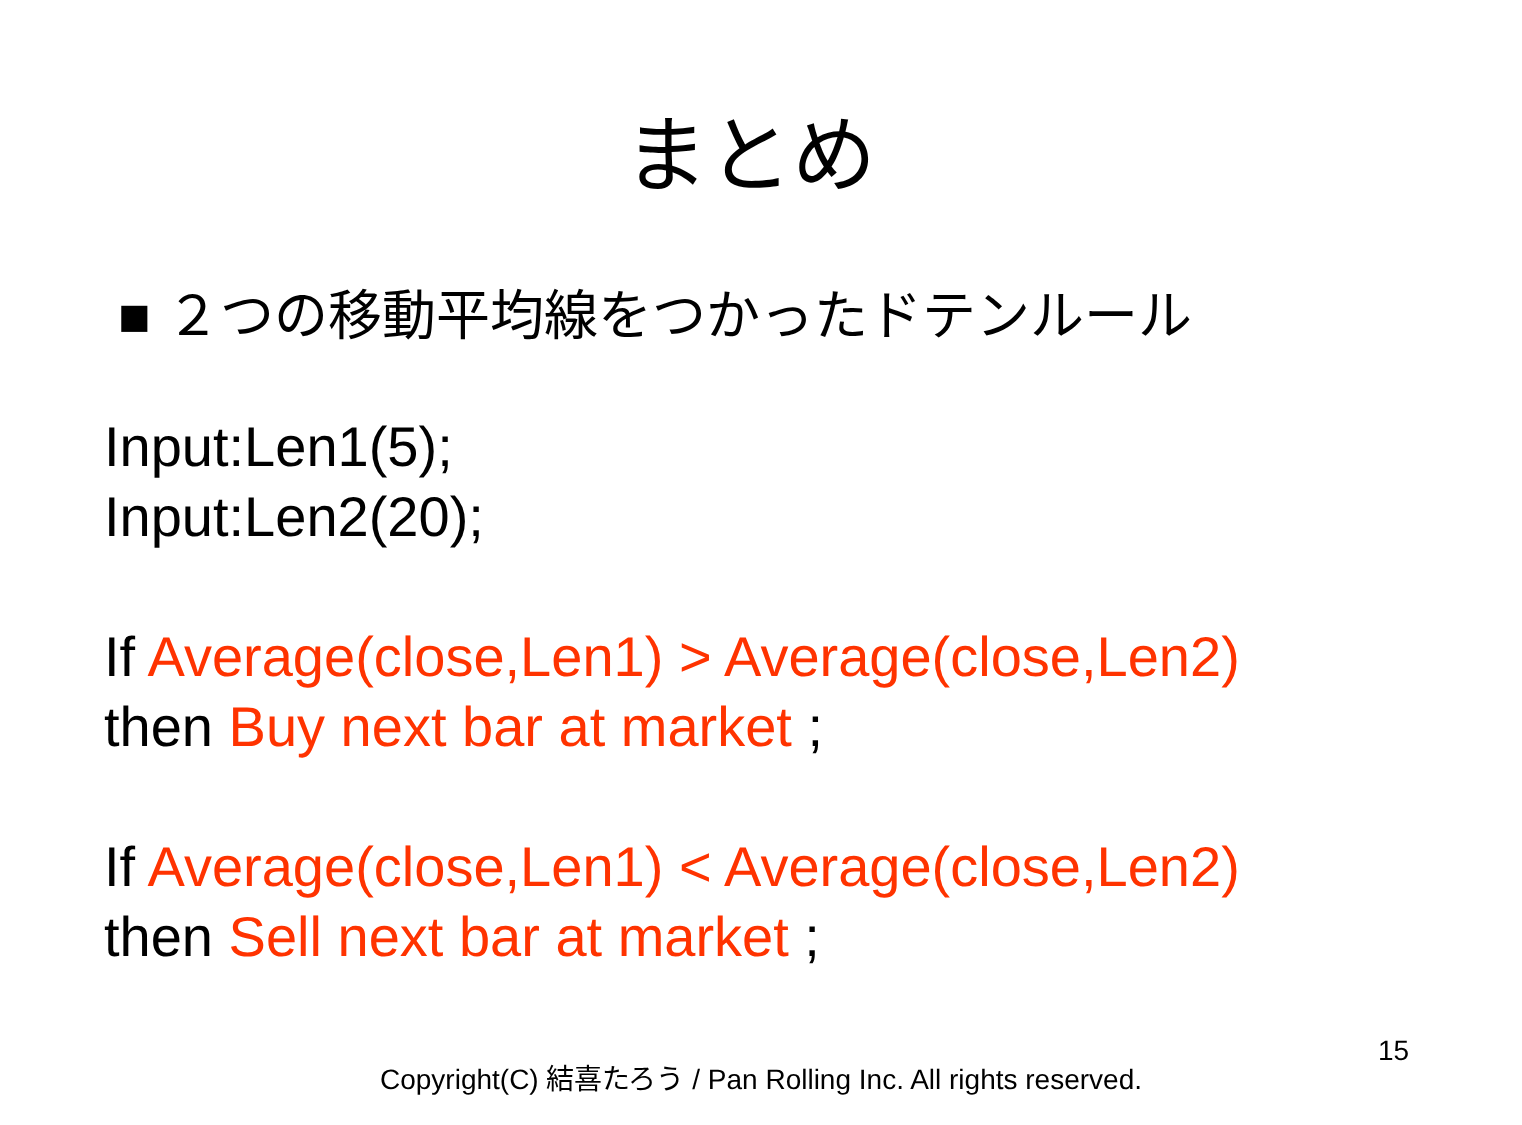まとめ
■ ２つの移動平均線をつかったドテンルール
Input:Len1(5);
Input:Len2(20);
If Average(close,Len1) > Average(close,Len2)
then Buy next bar at market ;
If Average(close,Len1) < Average(close,Len2)
then Sell next bar at market ;
15
Copyright(C) 結喜たろう / Pan Rolling Inc. All rights reserved.